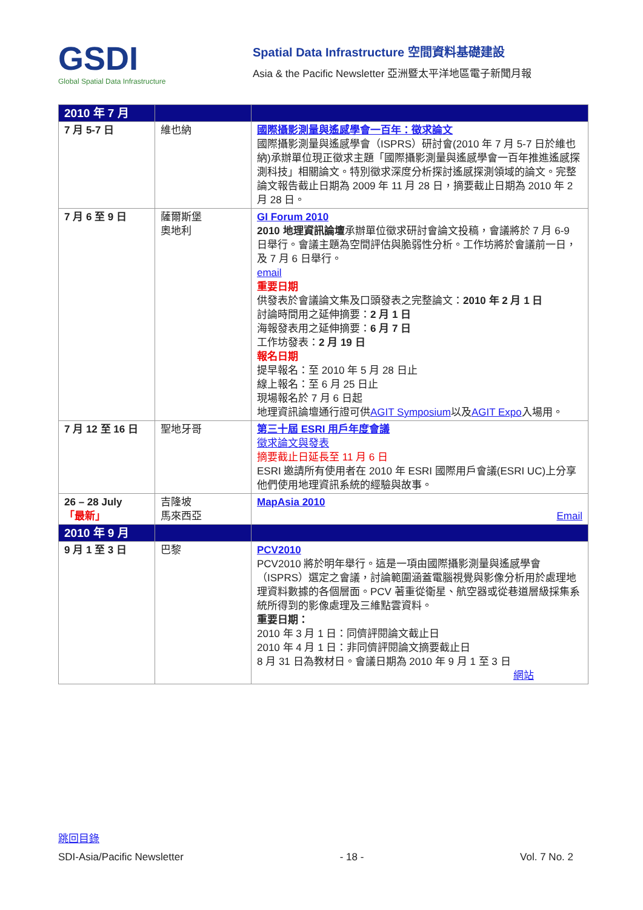GSDI
Global Spatial Data Infrastructure
Spatial Data Infrastructure 空間資料基礎建設
Asia & the Pacific Newsletter 亞洲暨太平洋地區電子新聞月報
| 2010 年 7 月 | | |
| 7 月 5-7 日 | 維也納 | 國際攝影測量與遙感學會一百年：徵求論文 國際攝影測量與遙感學會（ISPRS）研討會(2010 年 7 月 5-7 日於維也納)承辦單位現正徵求主題「國際攝影測量與遙感學會一百年推進遙感探測科技」相關論文。特別徵求深度分析探討遙感探測領域的論文。完整論文報告截止日期為 2009 年 11 月 28 日，摘要截止日期為 2010 年 2 月 28 日。 |
| 7 月 6 至 9 日 | 薩爾斯堡 奧地利 | GI Forum 2010 2010 地理資訊論壇 承辦單位徵求研討會論文投稿，會議將於 7 月 6-9 日舉行。會議主題為空間評估與脆弱性分析。工作坊將於會議前一日，及 7 月 6 日舉行。 email 重要日期 供發表於會議論文集及口頭發表之完整論文： 2010 年 2 月 1 日 討論時間用之延伸摘要： 2 月 1 日 海報發表用之延伸摘要： 6 月 7 日 工作坊發表： 2 月 19 日 報名日期 提早報名：至 2010 年 5 月 28 日止 線上報名：至 6 月 25 日止 現場報名於 7 月 6 日起 地理資訊論壇通行證可供 AGIT Symposium 以及 AGIT Expo 入場用。 |
| 7 月 12 至 16 日 | 聖地牙哥 | 第三十屆 ESRI 用戶年度會議 徵求論文與發表 摘要截止日延長至 11 月 6 日 ESRI 邀請所有使用者在 2010 年 ESRI 國際用戶會議(ESRI UC)上分享他們使用地理資訊系統的經驗與故事。 |
| 26 – 28 July 「最新」 | 吉隆坡 馬來西亞 | MapAsia 2010 Email |
| 2010 年 9 月 | | |
| 9 月 1 至 3 日 | 巴黎 | PCV2010 PCV2010 將於明年舉行。這是一項由國際攝影測量與遙感學會（ISPRS）選定之會議，討論範圍涵蓋電腦視覺與影像分析用於處理地理資料數據的各個層面。PCV 著重從衛星、航空器或從巷道層級採集系統所得到的影像處理及三維點雲資料。 重要日期： 2010 年 3 月 1 日：同儕評閱論文截止日 2010 年 4 月 1 日：非同儕評閱論文摘要截止日 8 月 31 日為教材日。會議日期為 2010 年 9 月 1 至 3 日 網站 |
跳回目錄
SDI-Asia/Pacific Newsletter - 18 - Vol. 7 No. 2